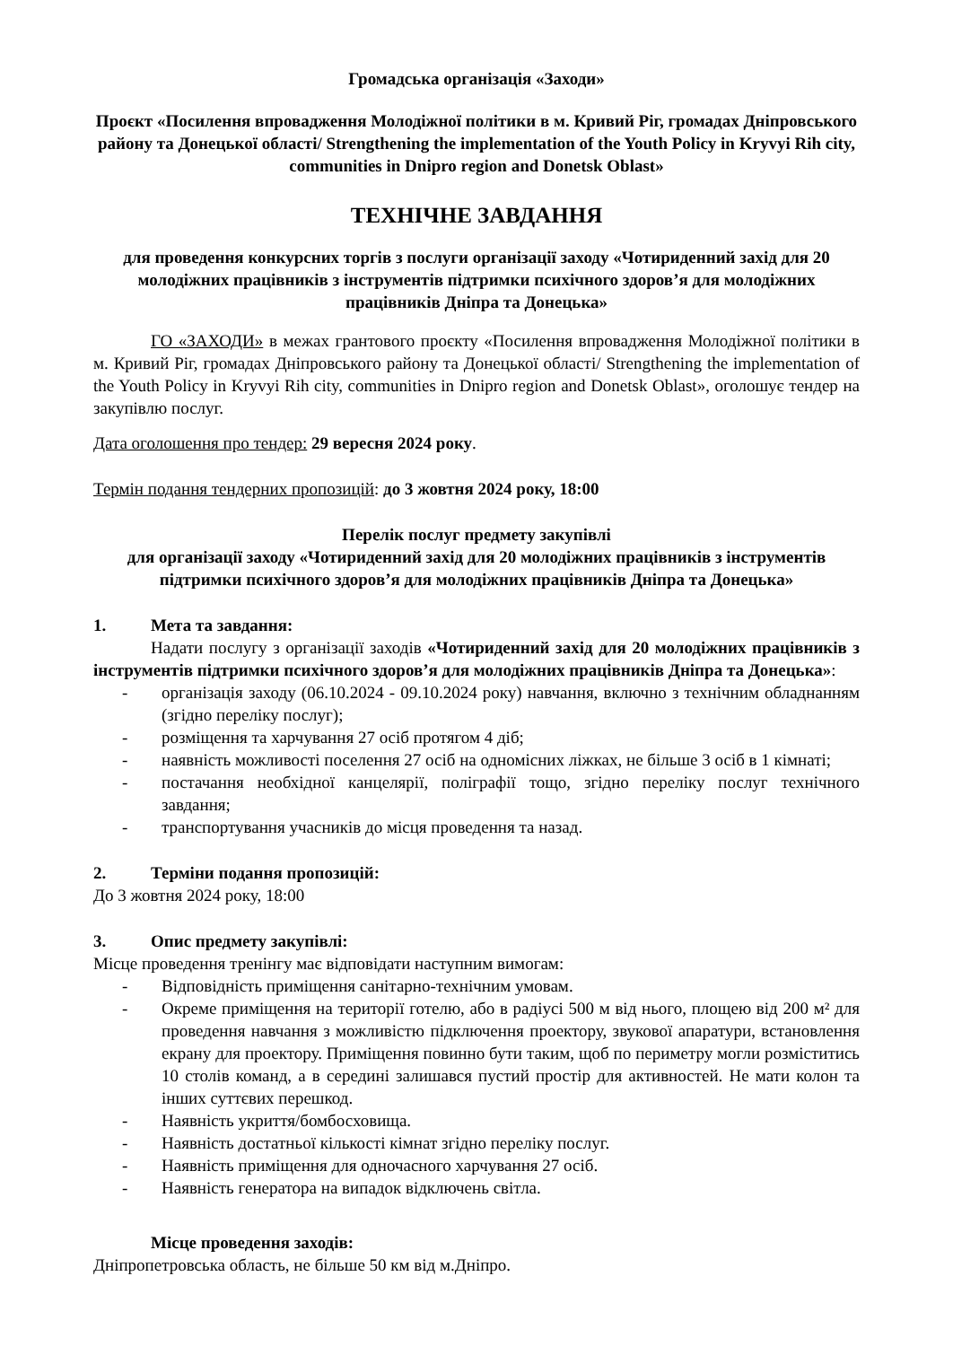Громадська організація «Заходи»
Проєкт «Посилення впровадження Молодіжної політики в м. Кривий Ріг, громадах Дніпровського району та Донецької області/ Strengthening the implementation of the Youth Policy in Kryvyi Rih city, communities in Dnipro region and Donetsk Oblast»
ТЕХНІЧНЕ ЗАВДАННЯ
для проведення конкурсних торгів з послуги організації заходу «Чотириденний захід для 20 молодіжних працівників з інструментів підтримки психічного здоров’я для молодіжних працівників Дніпра та Донецька»
ГО «ЗАХОДИ» в межах грантового проєкту «Посилення впровадження Молодіжної політики в м. Кривий Ріг, громадах Дніпровського району та Донецької області/ Strengthening the implementation of the Youth Policy in Kryvyi Rih city, communities in Dnipro region and Donetsk Oblast», оголошує тендер на закупівлю послуг.
Дата оголошення про тендер: 29 вересня 2024 року.
Термін подання тендерних пропозицій: до 3 жовтня 2024 року, 18:00
Перелік послуг предмету закупівлі
для організації заходу «Чотириденний захід для 20 молодіжних працівників з інструментів підтримки психічного здоров’я для молодіжних працівників Дніпра та Донецька»
1. Мета та завдання:
Надати послугу з організації заходів «Чотириденний захід для 20 молодіжних працівників з інструментів підтримки психічного здоров’я для молодіжних працівників Дніпра та Донецька»:
- організація заходу (06.10.2024 - 09.10.2024 року) навчання, включно з технічним обладнанням (згідно переліку послуг);
- розміщення та харчування 27 осіб протягом 4 діб;
- наявність можливості поселення 27 осіб на одномісних ліжках, не більше 3 осіб в 1 кімнаті;
- постачання необхідної канцелярії, поліграфії тощо, згідно переліку послуг технічного завдання;
- транспортування учасників до місця проведення та назад.
2. Терміни подання пропозицій:
До 3 жовтня 2024 року, 18:00
3. Опис предмету закупівлі:
Місце проведення тренінгу має відповідати наступним вимогам:
- Відповідність приміщення санітарно-технічним умовам.
- Окреме приміщення на території готелю, або в радіусі 500 м від нього, площею від 200 м² для проведення навчання з можливістю підключення проектору, звукової апаратури, встановлення екрану для проектору. Приміщення повинно бути таким, щоб по периметру могли розміститись 10 столів команд, а в середині залишався пустий простір для активностей. Не мати колон та інших суттєвих перешкод.
- Наявність укриття/бомбосховища.
- Наявність достатньої кількості кімнат згідно переліку послуг.
- Наявність приміщення для одночасного харчування 27 осіб.
- Наявність генератора на випадок відключень світла.
Місце проведення заходів:
Дніпропетровська область, не більше 50 км від м.Дніпро.